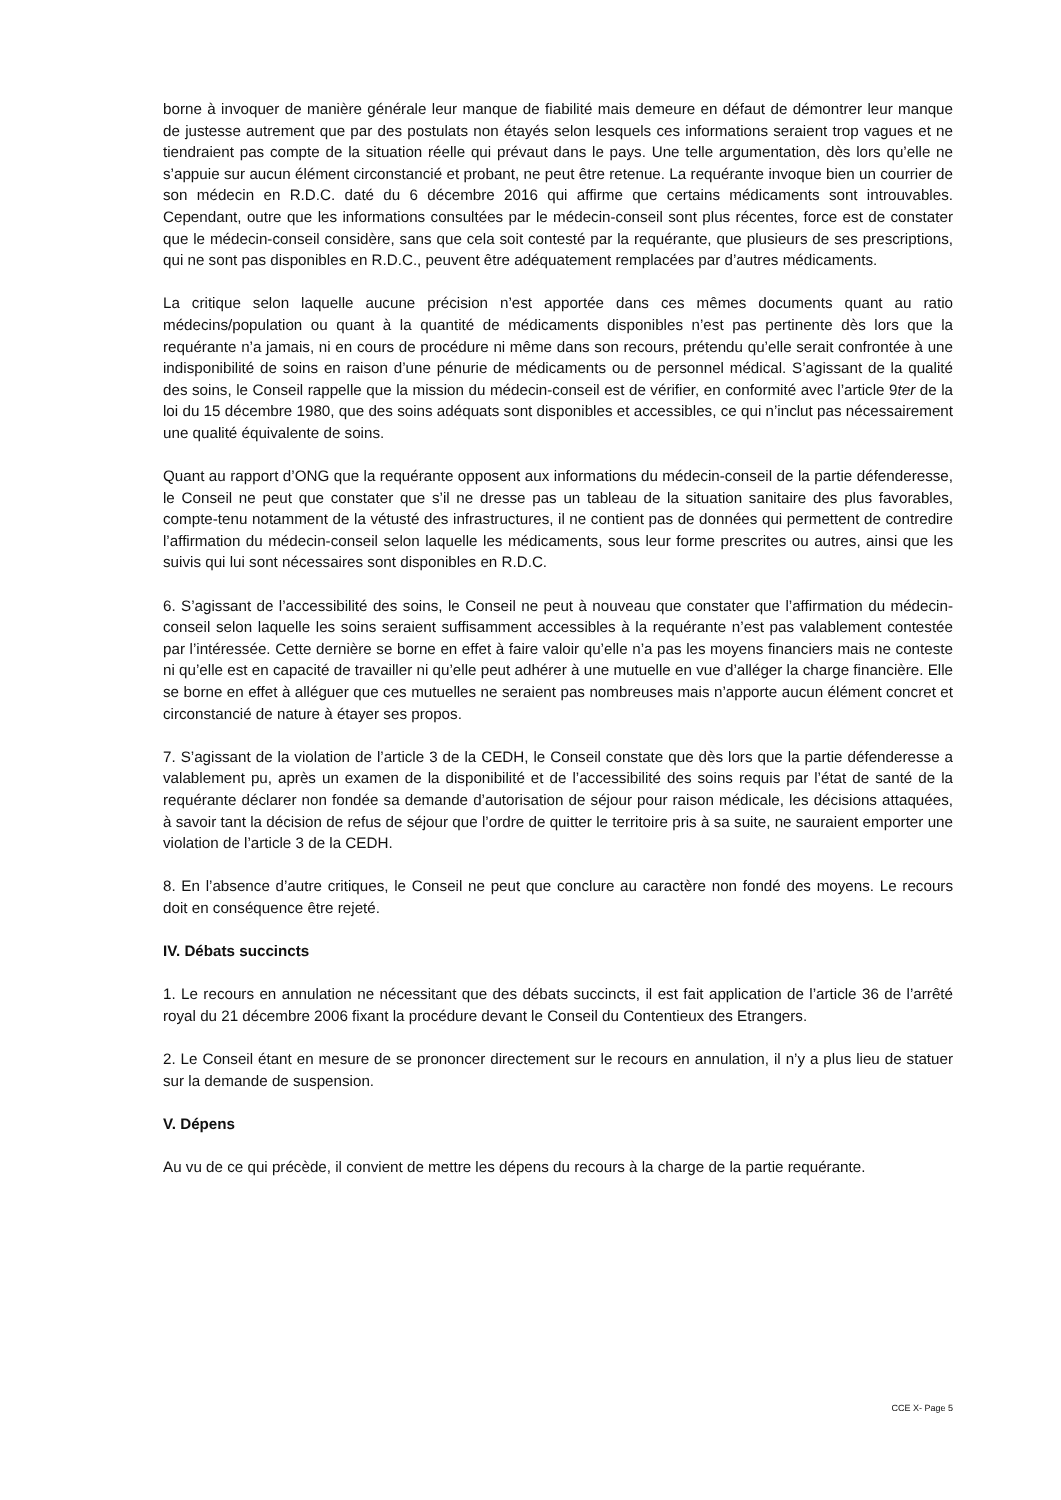borne à invoquer de manière générale leur manque de fiabilité mais demeure en défaut de démontrer leur manque de justesse autrement que par des postulats non étayés selon lesquels ces informations seraient trop vagues et ne tiendraient pas compte de la situation réelle qui prévaut dans le pays. Une telle argumentation, dès lors qu’elle ne s’appuie sur aucun élément circonstancié et probant, ne peut être retenue. La requérante invoque bien un courrier de son médecin en R.D.C. daté du 6 décembre 2016 qui affirme que certains médicaments sont introuvables. Cependant, outre que les informations consultées par le médecin-conseil sont plus récentes, force est de constater que le médecin-conseil considère, sans que cela soit contesté par la requérante, que plusieurs de ses prescriptions, qui ne sont pas disponibles en R.D.C., peuvent être adéquatement remplacées par d’autres médicaments.
La critique selon laquelle aucune précision n’est apportée dans ces mêmes documents quant au ratio médecins/population ou quant à la quantité de médicaments disponibles n’est pas pertinente dès lors que la requérante n’a jamais, ni en cours de procédure ni même dans son recours, prétendu qu’elle serait confrontée à une indisponibilité de soins en raison d’une pénurie de médicaments ou de personnel médical. S’agissant de la qualité des soins, le Conseil rappelle que la mission du médecin-conseil est de vérifier, en conformité avec l’article 9ter de la loi du 15 décembre 1980, que des soins adéquats sont disponibles et accessibles, ce qui n’inclut pas nécessairement une qualité équivalente de soins.
Quant au rapport d’ONG que la requérante opposent aux informations du médecin-conseil de la partie défenderesse, le Conseil ne peut que constater que s’il ne dresse pas un tableau de la situation sanitaire des plus favorables, compte-tenu notamment de la vétusté des infrastructures, il ne contient pas de données qui permettent de contredire l’affirmation du médecin-conseil selon laquelle les médicaments, sous leur forme prescrites ou autres, ainsi que les suivis qui lui sont nécessaires sont disponibles en R.D.C.
6. S’agissant de l’accessibilité des soins, le Conseil ne peut à nouveau que constater que l’affirmation du médecin-conseil selon laquelle les soins seraient suffisamment accessibles à la requérante n’est pas valablement contestée par l’intéressée. Cette dernière se borne en effet à faire valoir qu’elle n’a pas les moyens financiers mais ne conteste ni qu’elle est en capacité de travailler ni qu’elle peut adhérer à une mutuelle en vue d’alléger la charge financière. Elle se borne en effet à alléguer que ces mutuelles ne seraient pas nombreuses mais n’apporte aucun élément concret et circonstancié de nature à étayer ses propos.
7. S’agissant de la violation de l’article 3 de la CEDH, le Conseil constate que dès lors que la partie défenderesse a valablement pu, après un examen de la disponibilité et de l’accessibilité des soins requis par l’état de santé de la requérante déclarer non fondée sa demande d’autorisation de séjour pour raison médicale, les décisions attaquées, à savoir tant la décision de refus de séjour que l’ordre de quitter le territoire pris à sa suite, ne sauraient emporter une violation de l’article 3 de la CEDH.
8. En l’absence d’autre critiques, le Conseil ne peut que conclure au caractère non fondé des moyens. Le recours doit en conséquence être rejeté.
IV. Débats succincts
1. Le recours en annulation ne nécessitant que des débats succincts, il est fait application de l’article 36 de l’arrêté royal du 21 décembre 2006 fixant la procédure devant le Conseil du Contentieux des Etrangers.
2. Le Conseil étant en mesure de se prononcer directement sur le recours en annulation, il n’y a plus lieu de statuer sur la demande de suspension.
V. Dépens
Au vu de ce qui précède, il convient de mettre les dépens du recours à la charge de la partie requérante.
CCE X- Page 5